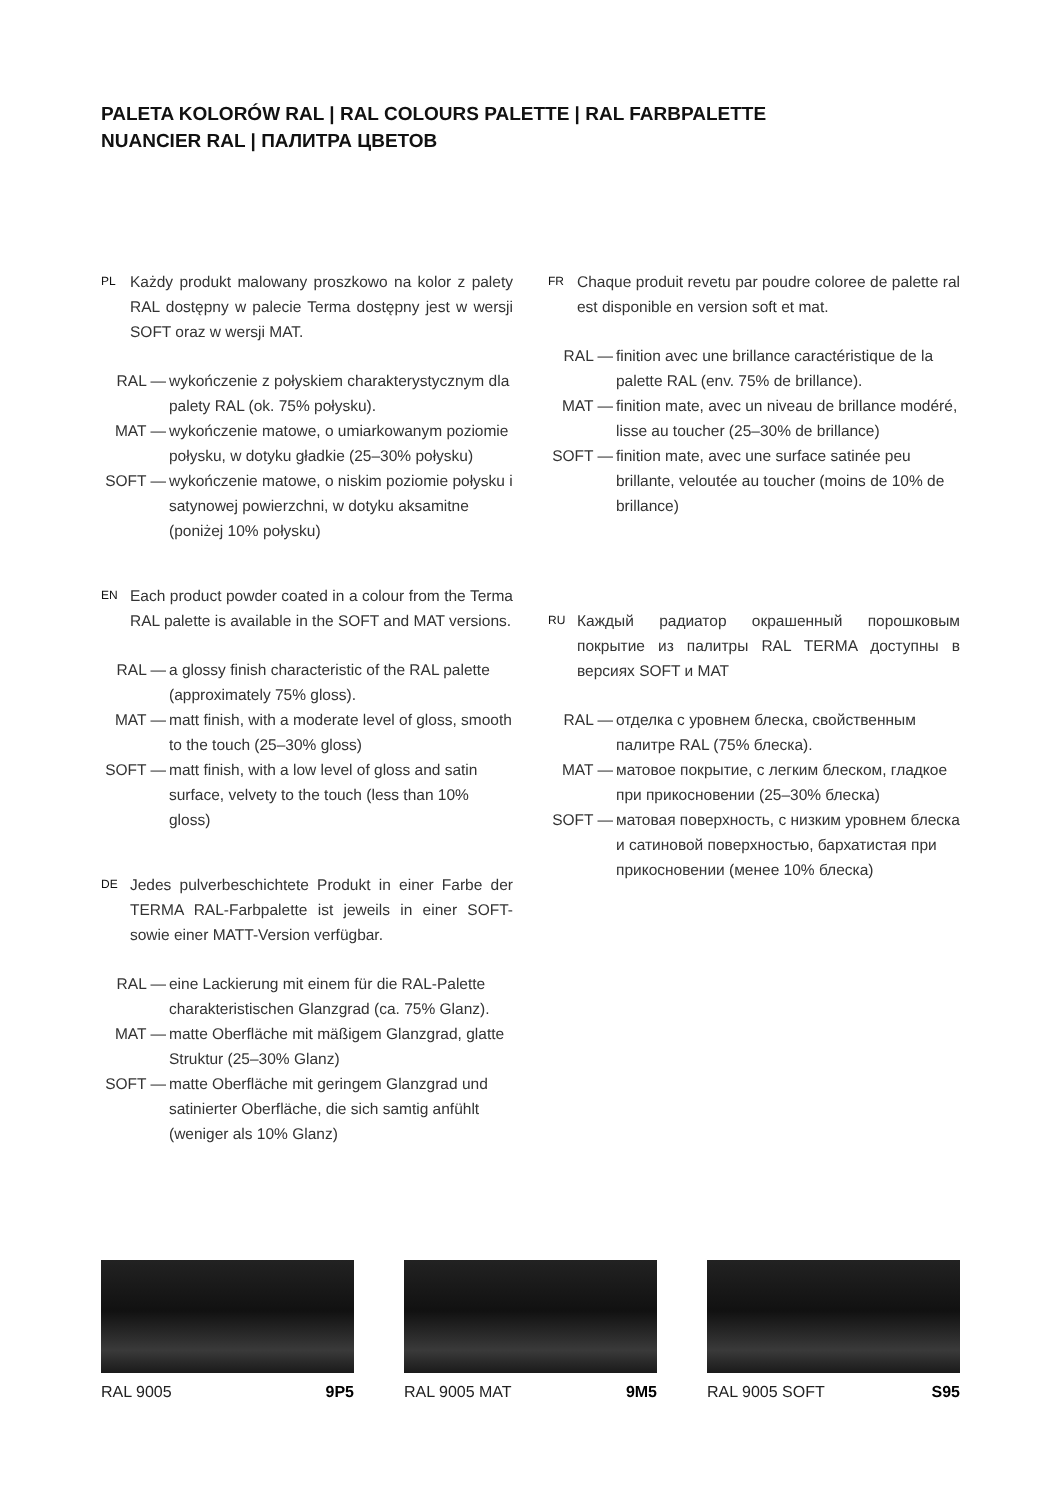PALETA KOLORÓW RAL | RAL COLOURS PALETTE | RAL FARBPALETTE
NUANCIER RAL | ПАЛИТРА ЦВЕТОВ
PL Każdy produkt malowany proszkowo na kolor z palety RAL dostępny w palecie Terma dostępny jest w wersji SOFT oraz w wersji MAT.
RAL — wykończenie z połyskiem charakterystycznym dla palety RAL (ok. 75% połysku).
MAT — wykończenie matowe, o umiarkowanym poziomie połysku, w dotyku gładkie (25–30% połysku)
SOFT — wykończenie matowe, o niskim poziomie połysku i satynowej powierzchni, w dotyku aksamitne (poniżej 10% połysku)
EN Each product powder coated in a colour from the Terma RAL palette is available in the SOFT and MAT versions.
RAL — a glossy finish characteristic of the RAL palette (approximately 75% gloss).
MAT — matt finish, with a moderate level of gloss, smooth to the touch (25–30% gloss)
SOFT — matt finish, with a low level of gloss and satin surface, velvety to the touch (less than 10% gloss)
DE Jedes pulverbeschichtete Produkt in einer Farbe der TERMA RAL-Farbpalette ist jeweils in einer SOFT- sowie einer MATT-Version verfügbar.
RAL — eine Lackierung mit einem für die RAL-Palette charakteristischen Glanzgrad (ca. 75% Glanz).
MAT — matte Oberfläche mit mäßigem Glanzgrad, glatte Struktur (25–30% Glanz)
SOFT — matte Oberfläche mit geringem Glanzgrad und satinierter Oberfläche, die sich samtig anfühlt (weniger als 10% Glanz)
FR Chaque produit revetu par poudre coloree de palette ral est disponible en version soft et mat.
RAL — finition avec une brillance caractéristique de la palette RAL (env. 75% de brillance).
MAT — finition mate, avec un niveau de brillance modéré, lisse au toucher (25–30% de brillance)
SOFT — finition mate, avec une surface satinée peu brillante, veloutée au toucher (moins de 10% de brillance)
RU Каждый радиатор окрашенный порошковым покрытие из палитры RAL TERMA доступны в версиях SOFT и MAT
RAL — отделка с уровнем блеска, свойственным палитре RAL (75% блеска).
MAT — матовое покрытие, с легким блеском, гладкое при прикосновении (25–30% блеска)
SOFT — матовая поверхность, с низким уровнем блеска и сатиновой поверхностью, бархатистая при прикосновении (менее 10% блеска)
RAL 9005 9P5 RAL 9005 MAT 9M5 RAL 9005 SOFT S95